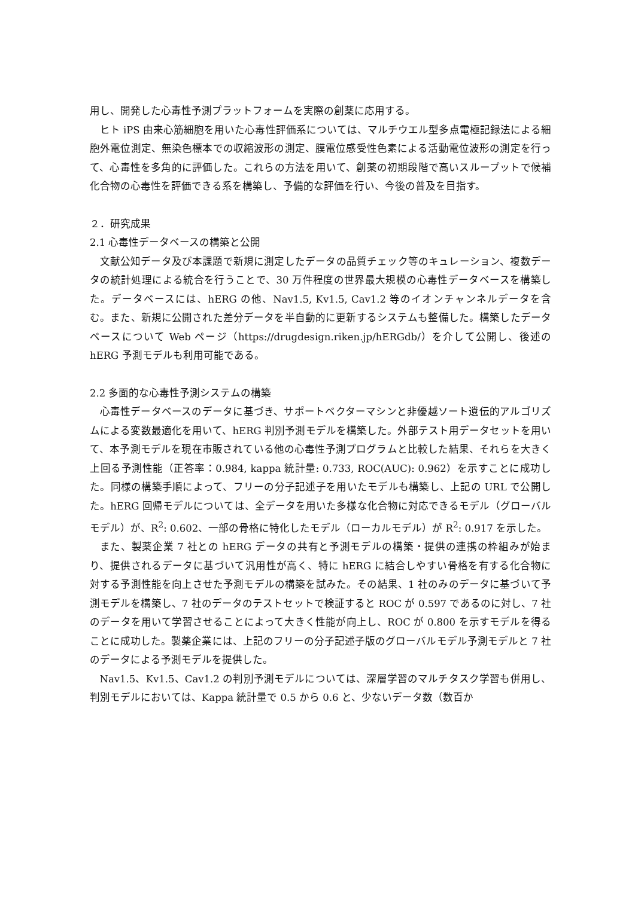用し、開発した心毒性予測プラットフォームを実際の創薬に応用する。
ヒト iPS 由来心筋細胞を用いた心毒性評価系については、マルチウエル型多点電極記録法による細胞外電位測定、無染色標本での収縮波形の測定、膜電位感受性色素による活動電位波形の測定を行って、心毒性を多角的に評価した。これらの方法を用いて、創薬の初期段階で高いスループットで候補化合物の心毒性を評価できる系を構築し、予備的な評価を行い、今後の普及を目指す。
２．研究成果
2.1 心毒性データベースの構築と公開
文献公知データ及び本課題で新規に測定したデータの品質チェック等のキュレーション、複数データの統計処理による統合を行うことで、30 万件程度の世界最大規模の心毒性データベースを構築した。データベースには、hERG の他、Nav1.5, Kv1.5, Cav1.2 等のイオンチャンネルデータを含む。また、新規に公開された差分データを半自動的に更新するシステムも整備した。構築したデータベースについて Web ページ（https://drugdesign.riken.jp/hERGdb/）を介して公開し、後述の hERG 予測モデルも利用可能である。
2.2 多面的な心毒性予測システムの構築
心毒性データベースのデータに基づき、サポートベクターマシンと非優越ソート遺伝的アルゴリズムによる変数最適化を用いて、hERG 判別予測モデルを構築した。外部テスト用データセットを用いて、本予測モデルを現在市販されている他の心毒性予測プログラムと比較した結果、それらを大きく上回る予測性能（正答率：0.984, kappa 統計量: 0.733, ROC(AUC): 0.962）を示すことに成功した。同様の構築手順によって、フリーの分子記述子を用いたモデルも構築し、上記の URL で公開した。hERG 回帰モデルについては、全データを用いた多様な化合物に対応できるモデル（グローバルモデル）が、R<sup>2</sup>: 0.602、一部の骨格に特化したモデル（ローカルモデル）が R<sup>2</sup>: 0.917 を示した。
また、製薬企業 7 社との hERG データの共有と予測モデルの構築・提供の連携の枠組みが始まり、提供されるデータに基づいて汎用性が高く、特に hERG に結合しやすい骨格を有する化合物に対する予測性能を向上させた予測モデルの構築を試みた。その結果、1 社のみのデータに基づいて予測モデルを構築し、7 社のデータのテストセットで検証すると ROC が 0.597 であるのに対し、7 社のデータを用いて学習させることによって大きく性能が向上し、ROC が 0.800 を示すモデルを得ることに成功した。製薬企業には、上記のフリーの分子記述子版のグローバルモデル予測モデルと 7 社のデータによる予測モデルを提供した。
Nav1.5、Kv1.5、Cav1.2 の判別予測モデルについては、深層学習のマルチタスク学習も併用し、判別モデルにおいては、Kappa 統計量で 0.5 から 0.6 と、少ないデータ数（数百か